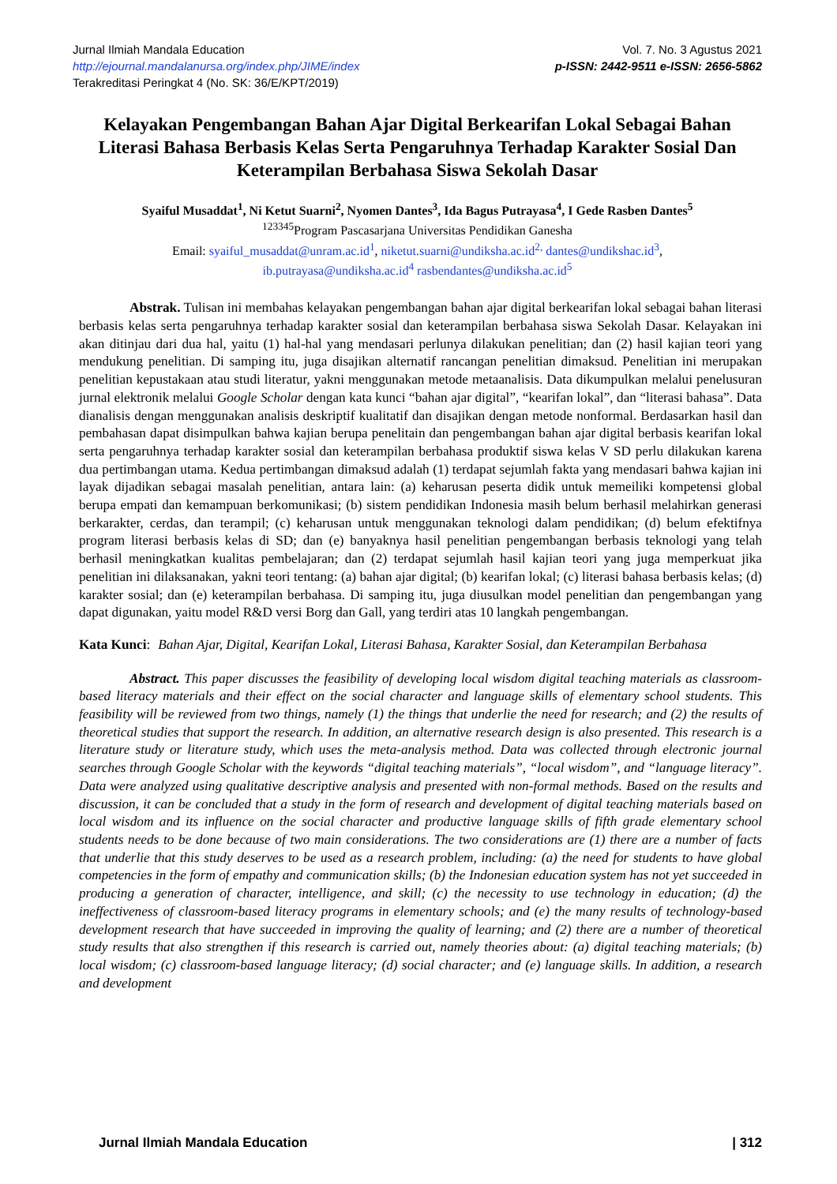Jurnal Ilmiah Mandala Education
http://ejournal.mandalanursa.org/index.php/JIME/index
Terakreditasi Peringkat 4 (No. SK: 36/E/KPT/2019)
Vol. 7. No. 3 Agustus 2021
p-ISSN: 2442-9511 e-ISSN: 2656-5862
Kelayakan Pengembangan Bahan Ajar Digital Berkearifan Lokal Sebagai Bahan Literasi Bahasa Berbasis Kelas Serta Pengaruhnya Terhadap Karakter Sosial Dan Keterampilan Berbahasa Siswa Sekolah Dasar
Syaiful Musaddat<sup>1</sup>, Ni Ketut Suarni<sup>2</sup>, Nyomen Dantes<sup>3</sup>, Ida Bagus Putrayasa<sup>4</sup>, I Gede Rasben Dantes<sup>5</sup>
<sup>123345</sup>Program Pascasarjana Universitas Pendidikan Ganesha
Email: syaiful_musaddat@unram.ac.id<sup>1</sup>, niketut.suarni@undiksha.ac.id<sup>2,</sup> dantes@undikshac.id<sup>3</sup>,
ib.putrayasa@undiksha.ac.id<sup>4</sup> rasbendantes@undiksha.ac.id<sup>5</sup>
Abstrak. Tulisan ini membahas kelayakan pengembangan bahan ajar digital berkearifan lokal sebagai bahan literasi berbasis kelas serta pengaruhnya terhadap karakter sosial dan keterampilan berbahasa siswa Sekolah Dasar. Kelayakan ini akan ditinjau dari dua hal, yaitu (1) hal-hal yang mendasari perlunya dilakukan penelitian; dan (2) hasil kajian teori yang mendukung penelitian. Di samping itu, juga disajikan alternatif rancangan penelitian dimaksud. Penelitian ini merupakan penelitian kepustakaan atau studi literatur, yakni menggunakan metode metaanalisis. Data dikumpulkan melalui penelusuran jurnal elektronik melalui Google Scholar dengan kata kunci “bahan ajar digital”, “kearifan lokal”, dan “literasi bahasa”. Data dianalisis dengan menggunakan analisis deskriptif kualitatif dan disajikan dengan metode nonformal. Berdasarkan hasil dan pembahasan dapat disimpulkan bahwa kajian berupa penelitain dan pengembangan bahan ajar digital berbasis kearifan lokal serta pengaruhnya terhadap karakter sosial dan keterampilan berbahasa produktif siswa kelas V SD perlu dilakukan karena dua pertimbangan utama. Kedua pertimbangan dimaksud adalah (1) terdapat sejumlah fakta yang mendasari bahwa kajian ini layak dijadikan sebagai masalah penelitian, antara lain: (a) keharusan peserta didik untuk memeiliki kompetensi global berupa empati dan kemampuan berkomunikasi; (b) sistem pendidikan Indonesia masih belum berhasil melahirkan generasi berkarakter, cerdas, dan terampil; (c) keharusan untuk menggunakan teknologi dalam pendidikan; (d) belum efektifnya program literasi berbasis kelas di SD; dan (e) banyaknya hasil penelitian pengembangan berbasis teknologi yang telah berhasil meningkatkan kualitas pembelajaran; dan (2) terdapat sejumlah hasil kajian teori yang juga memperkuat jika penelitian ini dilaksanakan, yakni teori tentang: (a) bahan ajar digital; (b) kearifan lokal; (c) literasi bahasa berbasis kelas; (d) karakter sosial; dan (e) keterampilan berbahasa. Di samping itu, juga diusulkan model penelitian dan pengembangan yang dapat digunakan, yaitu model R&D versi Borg dan Gall, yang terdiri atas 10 langkah pengembangan.
Kata Kunci: Bahan Ajar, Digital, Kearifan Lokal, Literasi Bahasa, Karakter Sosial, dan Keterampilan Berbahasa
Abstract. This paper discusses the feasibility of developing local wisdom digital teaching materials as classroom-based literacy materials and their effect on the social character and language skills of elementary school students. This feasibility will be reviewed from two things, namely (1) the things that underlie the need for research; and (2) the results of theoretical studies that support the research. In addition, an alternative research design is also presented. This research is a literature study or literature study, which uses the meta-analysis method. Data was collected through electronic journal searches through Google Scholar with the keywords “digital teaching materials”, “local wisdom”, and “language literacy”. Data were analyzed using qualitative descriptive analysis and presented with non-formal methods. Based on the results and discussion, it can be concluded that a study in the form of research and development of digital teaching materials based on local wisdom and its influence on the social character and productive language skills of fifth grade elementary school students needs to be done because of two main considerations. The two considerations are (1) there are a number of facts that underlie that this study deserves to be used as a research problem, including: (a) the need for students to have global competencies in the form of empathy and communication skills; (b) the Indonesian education system has not yet succeeded in producing a generation of character, intelligence, and skill; (c) the necessity to use technology in education; (d) the ineffectiveness of classroom-based literacy programs in elementary schools; and (e) the many results of technology-based development research that have succeeded in improving the quality of learning; and (2) there are a number of theoretical study results that also strengthen if this research is carried out, namely theories about: (a) digital teaching materials; (b) local wisdom; (c) classroom-based language literacy; (d) social character; and (e) language skills. In addition, a research and development
Jurnal Ilmiah Mandala Education | 312